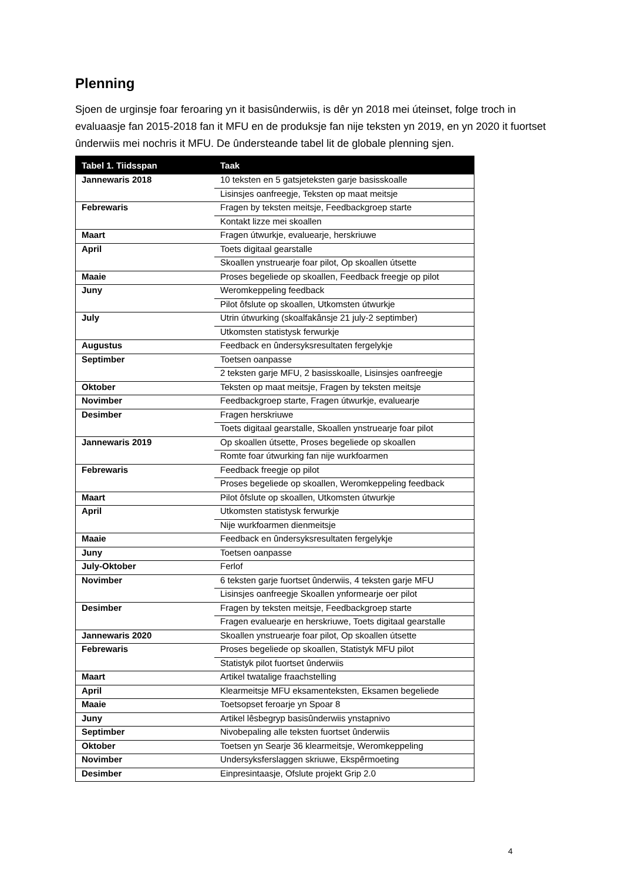Plenning
Sjoen de urginsje foar feroaring yn it basisûnderwiis, is dêr yn 2018 mei úteinset, folge troch in evaluaasje fan 2015-2018 fan it MFU en de produksje fan nije teksten yn 2019, en yn 2020 it fuortset ûnderwiis mei nochris it MFU. De ûndersteande tabel lit de globale plenning sjen.
| Tabel 1. Tiidsspan | Taak |
| --- | --- |
| Jannewaris 2018 | 10 teksten en 5 gatsjeteksten garje basisskoalle |
| | Lisinsjes oanfreegje, Teksten op maat meitsje |
| Febrewaris | Fragen by teksten meitsje, Feedbackgroep starte |
| | Kontakt lizze mei skoallen |
| Maart | Fragen útwurkje, evaluearje, herskriuwe |
| April | Toets digitaal gearstalle |
| | Skoallen ynstruearje foar pilot, Op skoallen útsette |
| Maaie | Proses begeliede op skoallen, Feedback freegje op pilot |
| Juny | Weromkeppeling feedback |
| | Pilot ôfslute op skoallen, Utkomsten útwurkje |
| July | Utrin útwurking (skoalfakânsje 21 july-2 septimber) |
| | Utkomsten statistysk ferwurkje |
| Augustus | Feedback en ûndersyksresultaten fergelykje |
| Septimber | Toetsen oanpasse |
| | 2 teksten garje MFU, 2 basisskoalle, Lisinsjes oanfreegje |
| Oktober | Teksten op maat meitsje, Fragen by teksten meitsje |
| Novimber | Feedbackgroep starte, Fragen útwurkje, evaluearje |
| Desimber | Fragen herskriuwe |
| | Toets digitaal gearstalle, Skoallen ynstruearje foar pilot |
| Jannewaris 2019 | Op skoallen útsette, Proses begeliede op skoallen |
| | Romte foar útwurking fan nije wurkfoarmen |
| Febrewaris | Feedback freegje op pilot |
| | Proses begeliede op skoallen, Weromkeppeling feedback |
| Maart | Pilot ôfslute op skoallen, Utkomsten útwurkje |
| April | Utkomsten statistysk ferwurkje |
| | Nije wurkfoarmen dienmeitsje |
| Maaie | Feedback en ûndersyksresultaten fergelykje |
| Juny | Toetsen oanpasse |
| July-Oktober | Ferlof |
| Novimber | 6 teksten garje fuortset ûnderwiis, 4 teksten garje MFU |
| | Lisinsjes oanfreegje Skoallen ynformearje oer pilot |
| Desimber | Fragen by teksten meitsje, Feedbackgroep starte |
| | Fragen evaluearje en herskriuwe, Toets digitaal gearstalle |
| Jannewaris 2020 | Skoallen ynstruearje foar pilot, Op skoallen útsette |
| Febrewaris | Proses begeliede op skoallen, Statistyk MFU pilot |
| | Statistyk pilot fuortset ûnderwiis |
| Maart | Artikel twatalige fraachstelling |
| April | Klearmeitsje MFU eksamenteksten, Eksamen begeliede |
| Maaie | Toetsopset feroarje yn Spoar 8 |
| Juny | Artikel lêsbegryp basisûnderwiis ynstapnivo |
| Septimber | Nivobepaling alle teksten fuortset ûnderwiis |
| Oktober | Toetsen yn Searje 36 klearmeitsje, Weromkeppeling |
| Novimber | Undersyksferslaggen skriuwe, Ekspêrmoeting |
| Desimber | Einpresintaasje, Ofslute projekt Grip 2.0 |
4